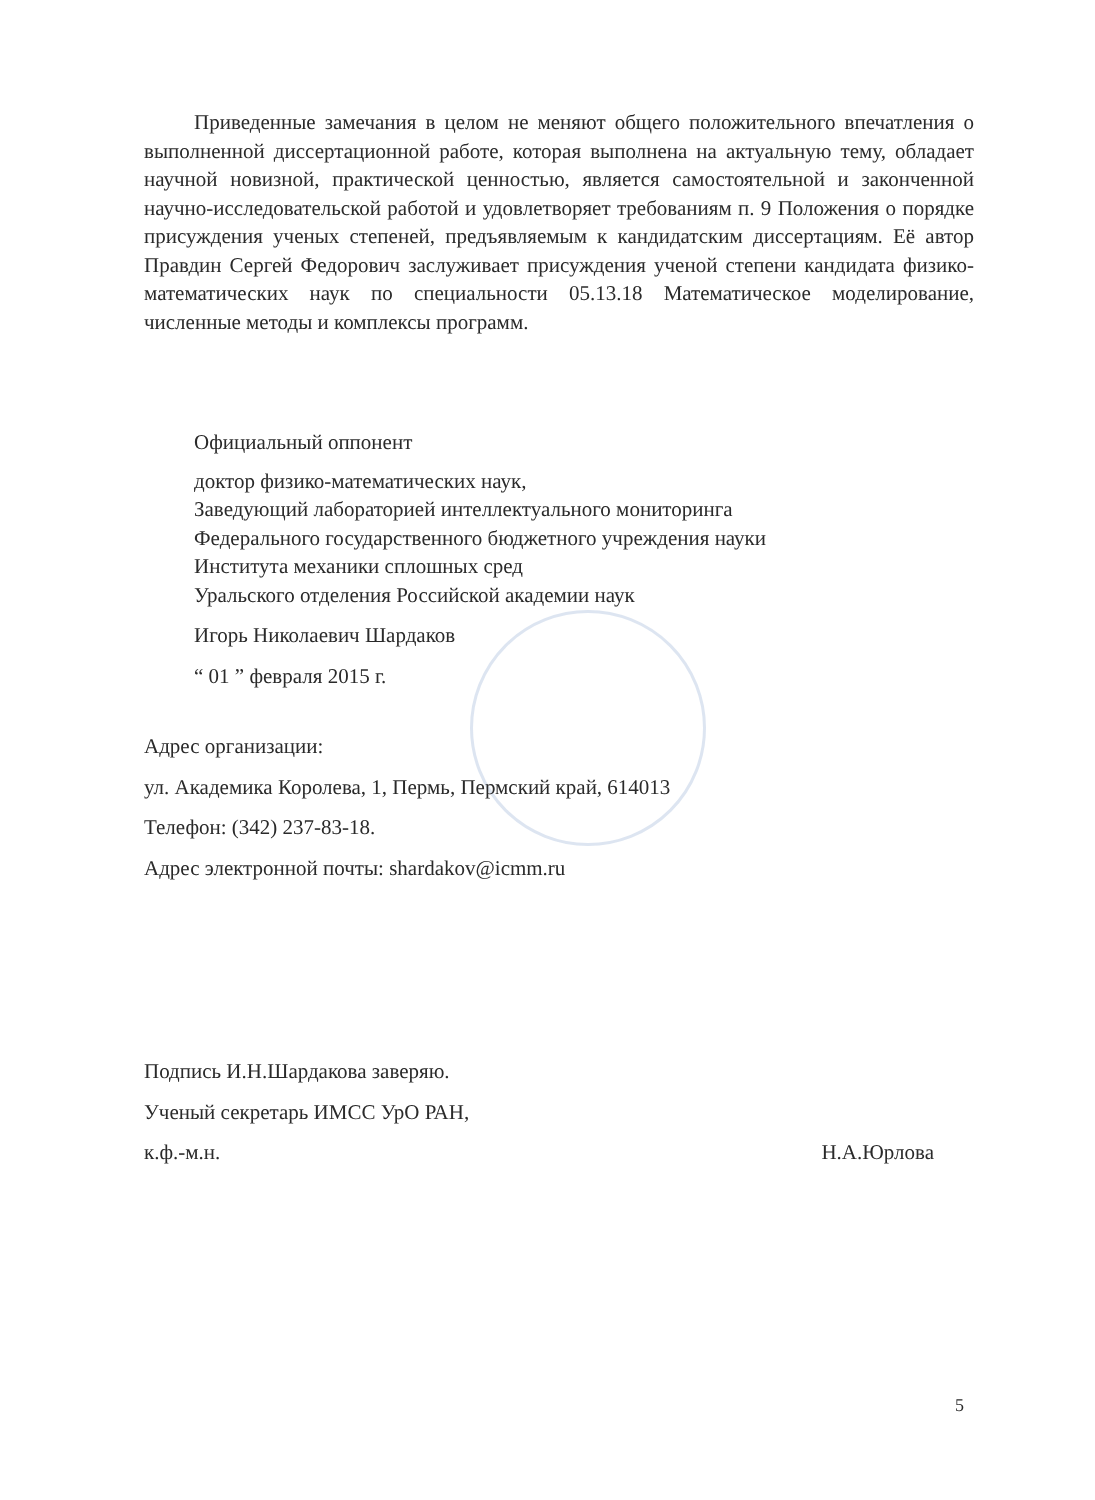Приведенные замечания в целом не меняют общего положительного впечатления о выполненной диссертационной работе, которая выполнена на актуальную тему, обладает научной новизной, практической ценностью, является самостоятельной и законченной научно-исследовательской работой и удовлетворяет требованиям п. 9 Положения о порядке присуждения ученых степеней, предъявляемым к кандидатским диссертациям. Её автор Правдин Сергей Федорович заслуживает присуждения ученой степени кандидата физико-математических наук по специальности 05.13.18 Математическое моделирование, численные методы и комплексы программ.
Официальный оппонент
доктор физико-математических наук,
Заведующий лабораторией интеллектуального мониторинга
Федерального государственного бюджетного учреждения науки
Института механики сплошных сред
Уральского отделения Российской академии наук
Игорь Николаевич Шардаков
“ 01 ” февраля 2015 г.
Адрес организации:
ул. Академика Королева, 1, Пермь, Пермский край, 614013
Телефон: (342) 237-83-18.
Адрес электронной почты: shardakov@icmm.ru
Подпись И.Н.Шардакова заверяю.
Ученый секретарь ИМСС УрО РАН,
к.ф.-м.н. Н.А.Юрлова
5